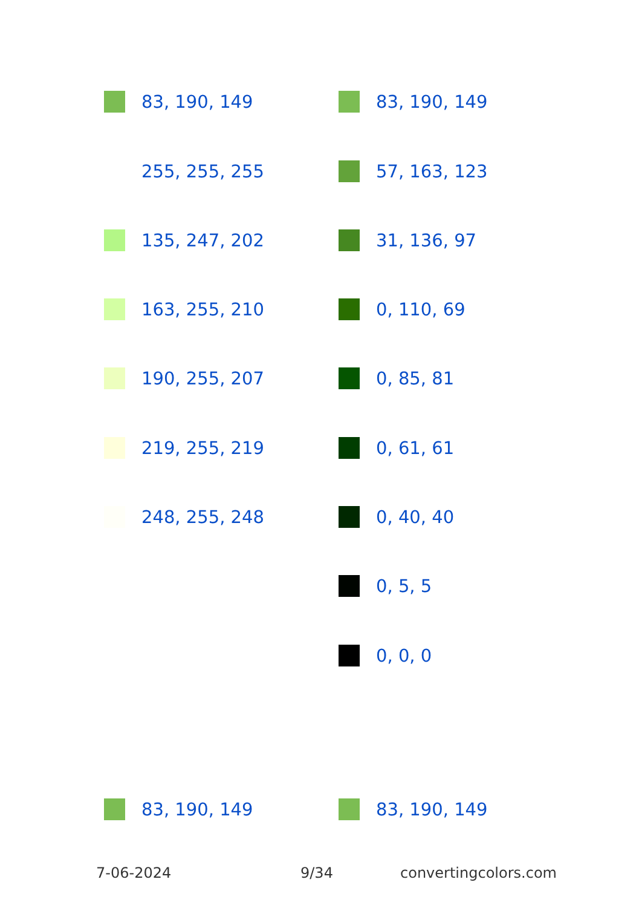83, 190, 149 83, 190, 149
255, 255, 255 57, 163, 123
135, 247, 202 31, 136, 97
163, 255, 210 0, 110, 69
190, 255, 207 0, 85, 81
219, 255, 219 0, 61, 61
248, 255, 248 0, 40, 40
0, 5, 5
0, 0, 0
83, 190, 149 83, 190, 149
7-06-2024 9/34 convertingcolors.com